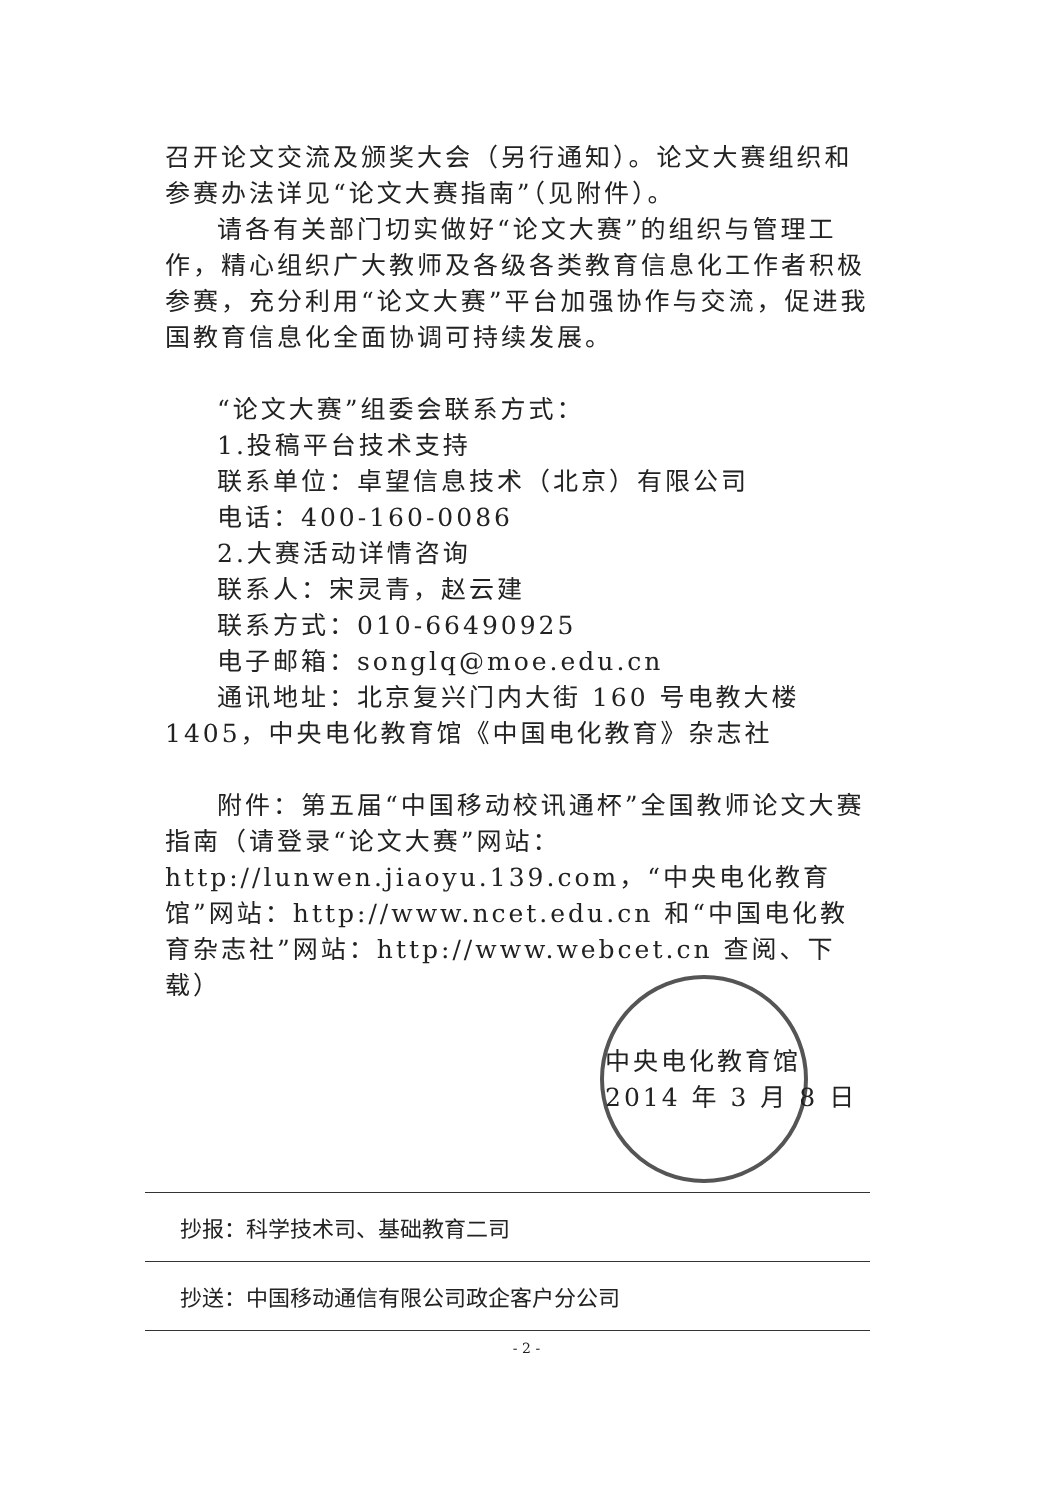召开论文交流及颁奖大会（另行通知）。论文大赛组织和参赛办法详见“论文大赛指南”（见附件）。
请各有关部门切实做好“论文大赛”的组织与管理工作，精心组织广大教师及各级各类教育信息化工作者积极参赛，充分利用“论文大赛”平台加强协作与交流，促进我国教育信息化全面协调可持续发展。
“论文大赛”组委会联系方式：
1.投稿平台技术支持
联系单位：卓望信息技术（北京）有限公司
电话：400-160-0086
2.大赛活动详情咨询
联系人：宋灵青，赵云建
联系方式：010-66490925
电子邮箱：songlq@moe.edu.cn
通讯地址：北京复兴门内大街 160 号电教大楼 1405，中央电化教育馆《中国电化教育》杂志社
附件：第五届“中国移动校讯通杯”全国教师论文大赛指南（请登录“论文大赛”网站：http://lunwen.jiaoyu.139.com，“中央电化教育馆”网站：http://www.ncet.edu.cn 和“中国电化教育杂志社”网站：http://www.webcet.cn 查阅、下载）
中央电化教育馆
2014 年 3 月 8 日
抄报：科学技术司、基础教育二司
抄送：中国移动通信有限公司政企客户分公司
- 2 -